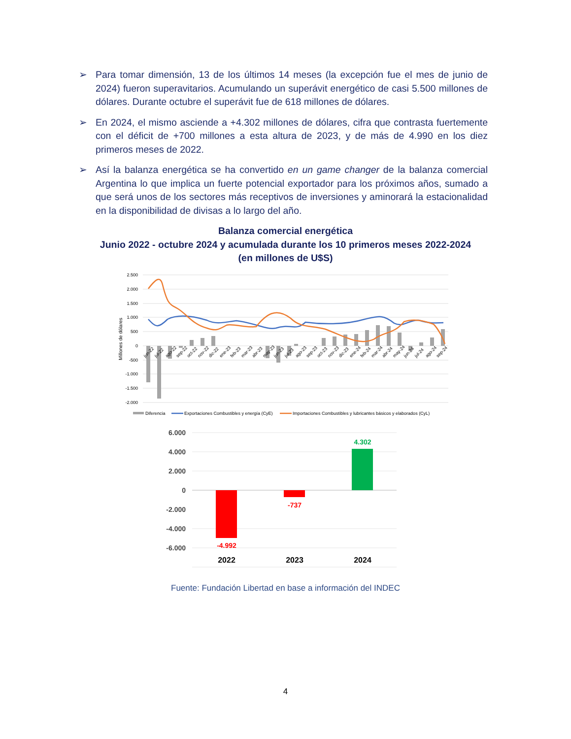➢ Para tomar dimensión, 13 de los últimos 14 meses (la excepción fue el mes de junio de 2024) fueron superavitarios. Acumulando un superávit energético de casi 5.500 millones de dólares. Durante octubre el superávit fue de 618 millones de dólares.
➢ En 2024, el mismo asciende a +4.302 millones de dólares, cifra que contrasta fuertemente con el déficit de +700 millones a esta altura de 2023, y de más de 4.990 en los diez primeros meses de 2022.
➢ Así la balanza energética se ha convertido en un game changer de la balanza comercial Argentina lo que implica un fuerte potencial exportador para los próximos años, sumado a que será unos de los sectores más receptivos de inversiones y aminorará la estacionalidad en la disponibilidad de divisas a lo largo del año.
Balanza comercial energética
Junio 2022 - octubre 2024 y acumulada durante los 10 primeros meses 2022-2024
(en millones de U$S)
2.500
2.000
1.500
1.000
500
0
-500
-1.000
-1.500
-2.000
Millones de dólares
jun-22
jul-22
ago-22
sep-22
oct-22
nov-22
dic-22
ene-23
feb-23
mar-23
abr-23
may-23
jun-23
jul-23
ago-23
sep-23
oct-23
nov-23
dic-23
ene-24
feb-24
mar-24
abr-24
may-24
jun-24
jul-24
ago-24
sep-24
Diferencia
Exportaciones Combustibles y energía (CyE)
Importaciones Combustibles y lubricantes básicos y elaborados (CyL)
6.000
4.000
2.000
0
-2.000
-4.000
-6.000
-4.992
-737
4.302
2022
2023
2024
Fuente: Fundación Libertad en base a información del INDEC
4